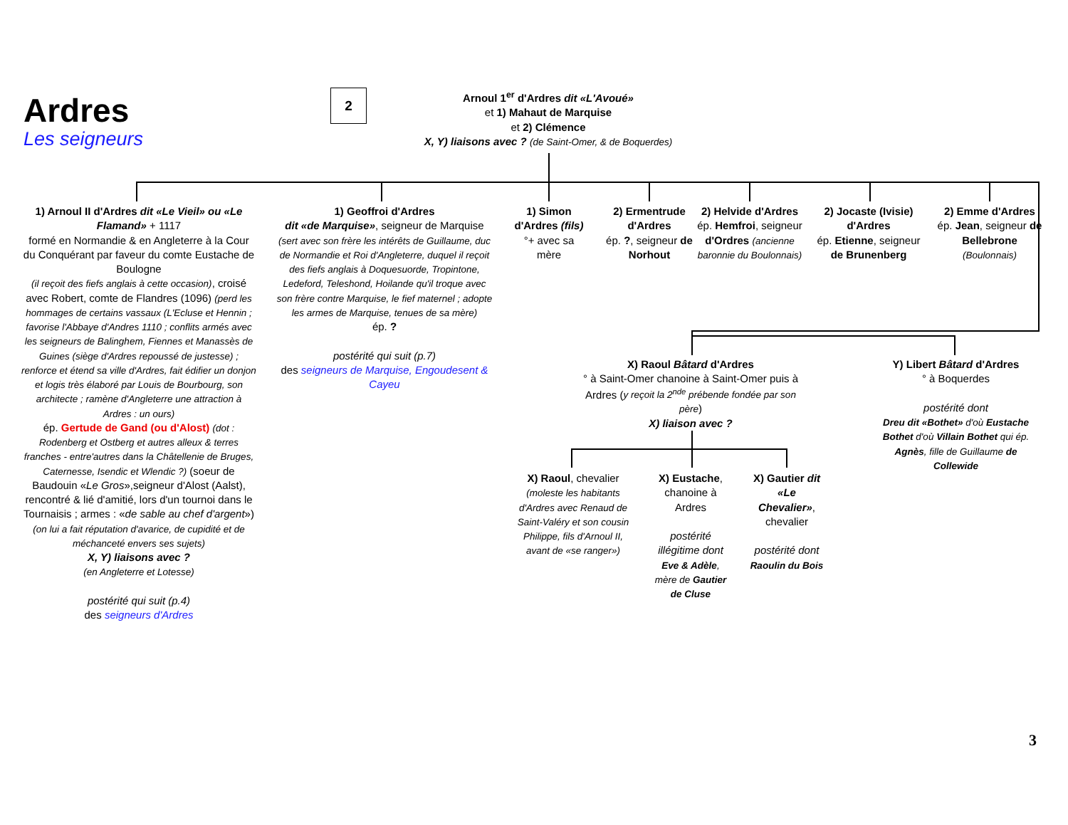Ardres
Les seigneurs
2
Arnoul 1<sup>er</sup> d'Ardres dit «L'Avoué»
et 1) Mahaut de Marquise
et 2) Clémence
X, Y) liaisons avec ? (de Saint-Omer, & de Boquerdes)
1) Arnoul II d'Ardres dit «Le Vieil» ou «Le Flamand» + 1117
formé en Normandie & en Angleterre à la Cour du Conquérant par faveur du comte Eustache de Boulogne
(il reçoit des fiefs anglais à cette occasion), croisé avec Robert, comte de Flandres (1096) (perd les hommages de certains vassaux (L'Ecluse et Hennin ; favorise l'Abbaye d'Andres 1110 ; conflits armés avec les seigneurs de Balinghem, Fiennes et Manassès de Guines (siège d'Ardres repoussé de justesse) ; renforce et étend sa ville d'Ardres, fait édifier un donjon et logis très élaboré par Louis de Bourbourg, son architecte ; ramène d'Angleterre une attraction à Ardres : un ours)
ép. Gertude de Gand (ou d'Alost) (dot : Rodenberg et Ostberg et autres alleux & terres franches - entre'autres dans la Châtellenie de Bruges, Caternesse, Isendic et Wlendic ?) (soeur de Baudouin «Le Gros»,seigneur d'Alost (Aalst), rencontré & lié d'amitié, lors d'un tournoi dans le Tournaisis ; armes : «de sable au chef d'argent») (on lui a fait réputation d'avarice, de cupidité et de méchanceté envers ses sujets)
X, Y) liaisons avec ?
(en Angleterre et Lotesse)
postérité qui suit (p.4)
des seigneurs d'Ardres
1) Geoffroi d'Ardres
dit «de Marquise», seigneur de Marquise (sert avec son frère les intérêts de Guillaume, duc de Normandie et Roi d'Angleterre, duquel il reçoit des fiefs anglais à Doquesuorde, Tropintone, Ledeford, Teleshond, Hoilande qu'il troque avec son frère contre Marquise, le fief maternel ; adopte les armes de Marquise, tenues de sa mère)
ép. ?
postérité qui suit (p.7)
des seigneurs de Marquise, Engoudesent & Cayeu
1) Simon d'Ardres (fils)
°+ avec sa mère
2) Ermentrude d'Ardres
ép. ?, seigneur de Norhout
2) Helvide d'Ardres
ép. Hemfroi, seigneur d'Ordres (ancienne baronnie du Boulonnais)
2) Jocaste (Ivisie) d'Ardres
ép. Etienne, seigneur de Brunenberg
2) Emme d'Ardres
ép. Jean, seigneur de Bellebrone
(Boulonnais)
X) Raoul Bâtard d'Ardres
° à Saint-Omer chanoine à Saint-Omer puis à Ardres (y reçoit la 2<sup>nde</sup> prébende fondée par son père)
X) liaison avec ?
Y) Libert Bâtard d'Ardres
° à Boquerdes
postérité dont
Dreu dit «Bothet» d'où Eustache Bothet d'où Villain Bothet qui ép. Agnès, fille de Guillaume de Collewide
X) Raoul, chevalier
(moleste les habitants d'Ardres avec Renaud de Saint-Valéry et son cousin Philippe, fils d'Arnoul II, avant de «se ranger»)
X) Eustache, chanoine à Ardres
postérité illégitime dont
Eve & Adèle, mère de Gautier de Cluse
X) Gautier dit «Le Chevalier», chevalier
postérité dont
Raoulin du Bois
3